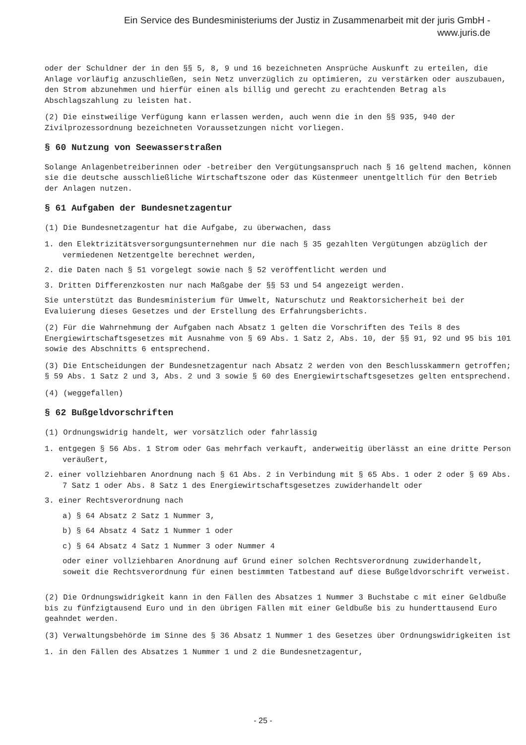Ein Service des Bundesministeriums der Justiz in Zusammenarbeit mit der juris GmbH -
www.juris.de
oder der Schuldner der in den §§ 5, 8, 9 und 16 bezeichneten Ansprüche Auskunft zu erteilen, die Anlage vorläufig anzuschließen, sein Netz unverzüglich zu optimieren, zu verstärken oder auszubauen, den Strom abzunehmen und hierfür einen als billig und gerecht zu erachtenden Betrag als Abschlagszahlung zu leisten hat.
(2) Die einstweilige Verfügung kann erlassen werden, auch wenn die in den §§ 935, 940 der Zivilprozessordnung bezeichneten Voraussetzungen nicht vorliegen.
§ 60 Nutzung von Seewasserstraßen
Solange Anlagenbetreiberinnen oder -betreiber den Vergütungsanspruch nach § 16 geltend machen, können sie die deutsche ausschließliche Wirtschaftszone oder das Küstenmeer unentgeltlich für den Betrieb der Anlagen nutzen.
§ 61 Aufgaben der Bundesnetzagentur
(1) Die Bundesnetzagentur hat die Aufgabe, zu überwachen, dass
1. den Elektrizitätsversorgungsunternehmen nur die nach § 35 gezahlten Vergütungen abzüglich der vermiedenen Netzentgelte berechnet werden,
2. die Daten nach § 51 vorgelegt sowie nach § 52 veröffentlicht werden und
3. Dritten Differenzkosten nur nach Maßgabe der §§ 53 und 54 angezeigt werden.
Sie unterstützt das Bundesministerium für Umwelt, Naturschutz und Reaktorsicherheit bei der Evaluierung dieses Gesetzes und der Erstellung des Erfahrungsberichts.
(2) Für die Wahrnehmung der Aufgaben nach Absatz 1 gelten die Vorschriften des Teils 8 des Energiewirtschaftsgesetzes mit Ausnahme von § 69 Abs. 1 Satz 2, Abs. 10, der §§ 91, 92 und 95 bis 101 sowie des Abschnitts 6 entsprechend.
(3) Die Entscheidungen der Bundesnetzagentur nach Absatz 2 werden von den Beschlusskammern getroffen; § 59 Abs. 1 Satz 2 und 3, Abs. 2 und 3 sowie § 60 des Energiewirtschaftsgesetzes gelten entsprechend.
(4) (weggefallen)
§ 62 Bußgeldvorschriften
(1) Ordnungswidrig handelt, wer vorsätzlich oder fahrlässig
1. entgegen § 56 Abs. 1 Strom oder Gas mehrfach verkauft, anderweitig überlässt an eine dritte Person veräußert,
2. einer vollziehbaren Anordnung nach § 61 Abs. 2 in Verbindung mit § 65 Abs. 1 oder 2 oder § 69 Abs. 7 Satz 1 oder Abs. 8 Satz 1 des Energiewirtschaftsgesetzes zuwiderhandelt oder
3. einer Rechtsverordnung nach
a) § 64 Absatz 2 Satz 1 Nummer 3,
b) § 64 Absatz 4 Satz 1 Nummer 1 oder
c) § 64 Absatz 4 Satz 1 Nummer 3 oder Nummer 4
oder einer vollziehbaren Anordnung auf Grund einer solchen Rechtsverordnung zuwiderhandelt, soweit die Rechtsverordnung für einen bestimmten Tatbestand auf diese Bußgeldvorschrift verweist.
(2) Die Ordnungswidrigkeit kann in den Fällen des Absatzes 1 Nummer 3 Buchstabe c mit einer Geldbuße bis zu fünfzigtausend Euro und in den übrigen Fällen mit einer Geldbuße bis zu hunderttausend Euro geahndet werden.
(3) Verwaltungsbehörde im Sinne des § 36 Absatz 1 Nummer 1 des Gesetzes über Ordnungswidrigkeiten ist
1. in den Fällen des Absatzes 1 Nummer 1 und 2 die Bundesnetzagentur,
- 25 -